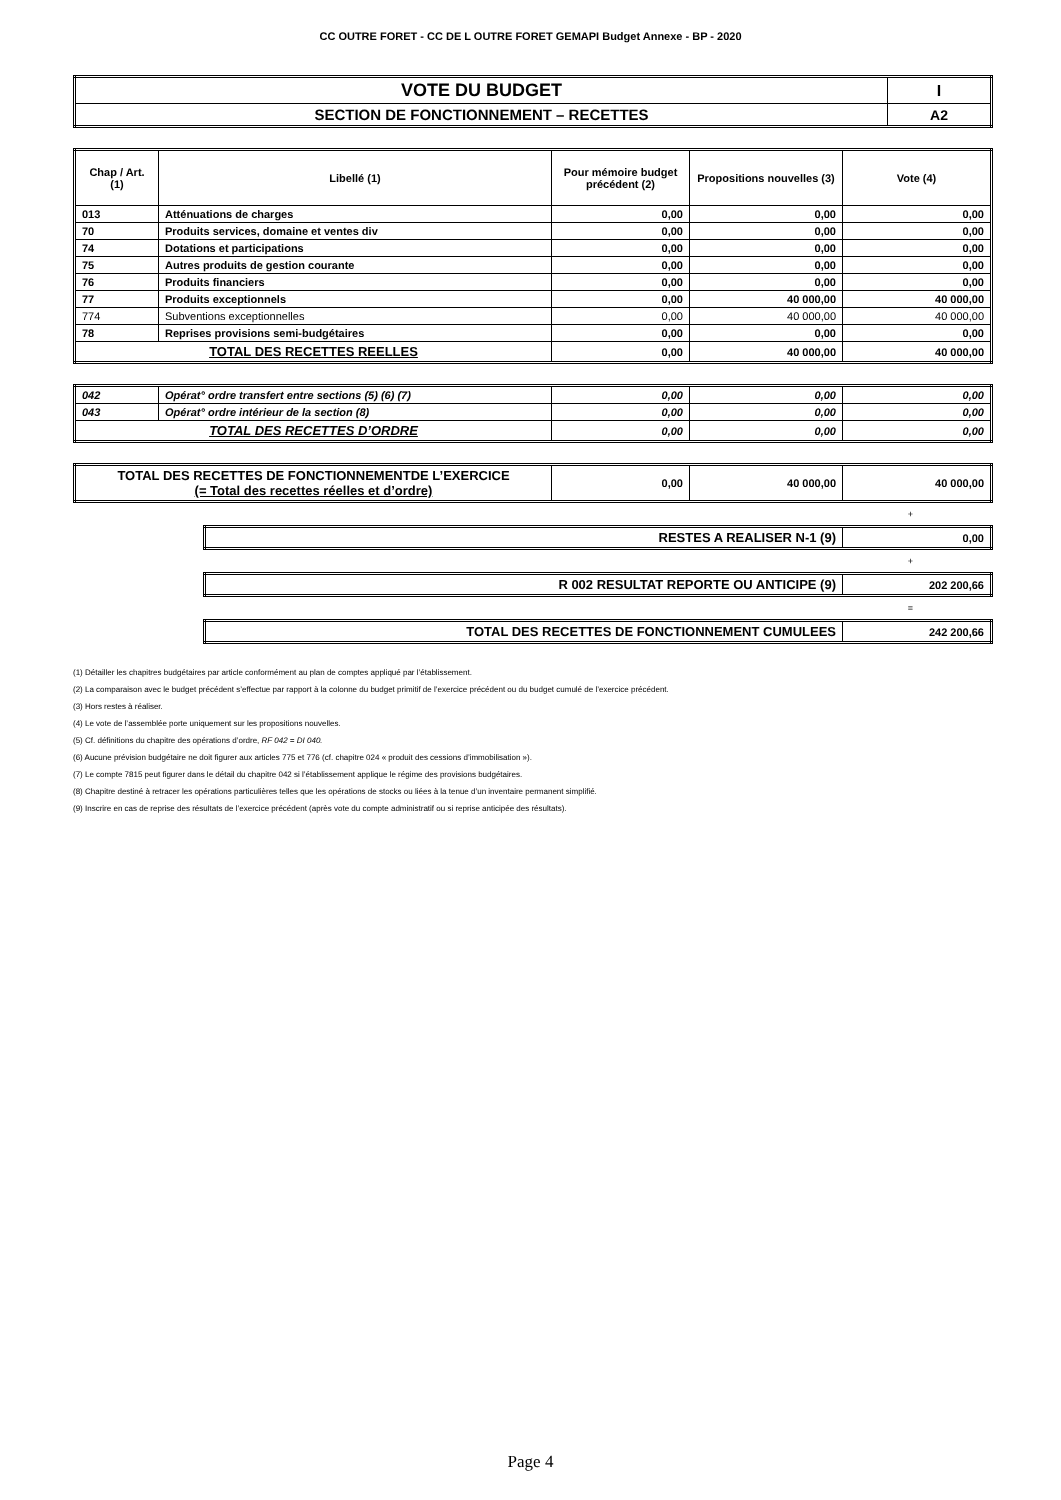CC OUTRE FORET - CC DE L OUTRE FORET GEMAPI Budget Annexe - BP - 2020
| VOTE DU BUDGET | I |
| SECTION DE FONCTIONNEMENT – RECETTES | A2 |
| Chap / Art. (1) | Libellé (1) | Pour mémoire budget précédent (2) | Propositions nouvelles (3) | Vote (4) |
| --- | --- | --- | --- | --- |
| 013 | Atténuations de charges | 0,00 | 0,00 | 0,00 |
| 70 | Produits services, domaine et ventes div | 0,00 | 0,00 | 0,00 |
| 74 | Dotations et participations | 0,00 | 0,00 | 0,00 |
| 75 | Autres produits de gestion courante | 0,00 | 0,00 | 0,00 |
| 76 | Produits financiers | 0,00 | 0,00 | 0,00 |
| 77 | Produits exceptionnels | 0,00 | 40 000,00 | 40 000,00 |
| 774 | Subventions exceptionnelles | 0,00 | 40 000,00 | 40 000,00 |
| 78 | Reprises provisions semi-budgétaires | 0,00 | 0,00 | 0,00 |
| TOTAL DES RECETTES REELLES | | 0,00 | 40 000,00 | 40 000,00 |
| 042 | Opérat° ordre transfert entre sections (5) (6) (7) | 0,00 | 0,00 | 0,00 |
| 043 | Opérat° ordre intérieur de la section (8) | 0,00 | 0,00 | 0,00 |
| TOTAL DES RECETTES D’ORDRE | | 0,00 | 0,00 | 0,00 |
| TOTAL DES RECETTES DE FONCTIONNEMENTDE L’EXERCICE (= Total des recettes réelles et d’ordre) | 0,00 | 40 000,00 | 40 000,00 |
+
| RESTES A REALISER N-1 (9) | 0,00 |
+
| R 002 RESULTAT REPORTE OU ANTICIPE (9) | 202 200,66 |
=
| TOTAL DES RECETTES DE FONCTIONNEMENT CUMULEES | 242 200,66 |
(1) Détailler les chapitres budgétaires par article conformément au plan de comptes appliqué par l’établissement.
(2) La comparaison avec le budget précédent s’effectue par rapport à la colonne du budget primitif de l’exercice précédent ou du budget cumulé de l’exercice précédent.
(3) Hors restes à réaliser.
(4) Le vote de l’assemblée porte uniquement sur les propositions nouvelles.
(5) Cf. définitions du chapitre des opérations d’ordre, RF 042 = DI 040.
(6) Aucune prévision budgétaire ne doit figurer aux articles 775 et 776 (cf. chapitre 024 « produit des cessions d’immobilisation »).
(7) Le compte 7815 peut figurer dans le détail du chapitre 042 si l’établissement applique le régime des provisions budgétaires.
(8) Chapitre destiné à retracer les opérations particulières telles que les opérations de stocks ou liées à la tenue d’un inventaire permanent simplifié.
(9) Inscrire en cas de reprise des résultats de l’exercice précédent (après vote du compte administratif ou si reprise anticipée des résultats).
Page 4